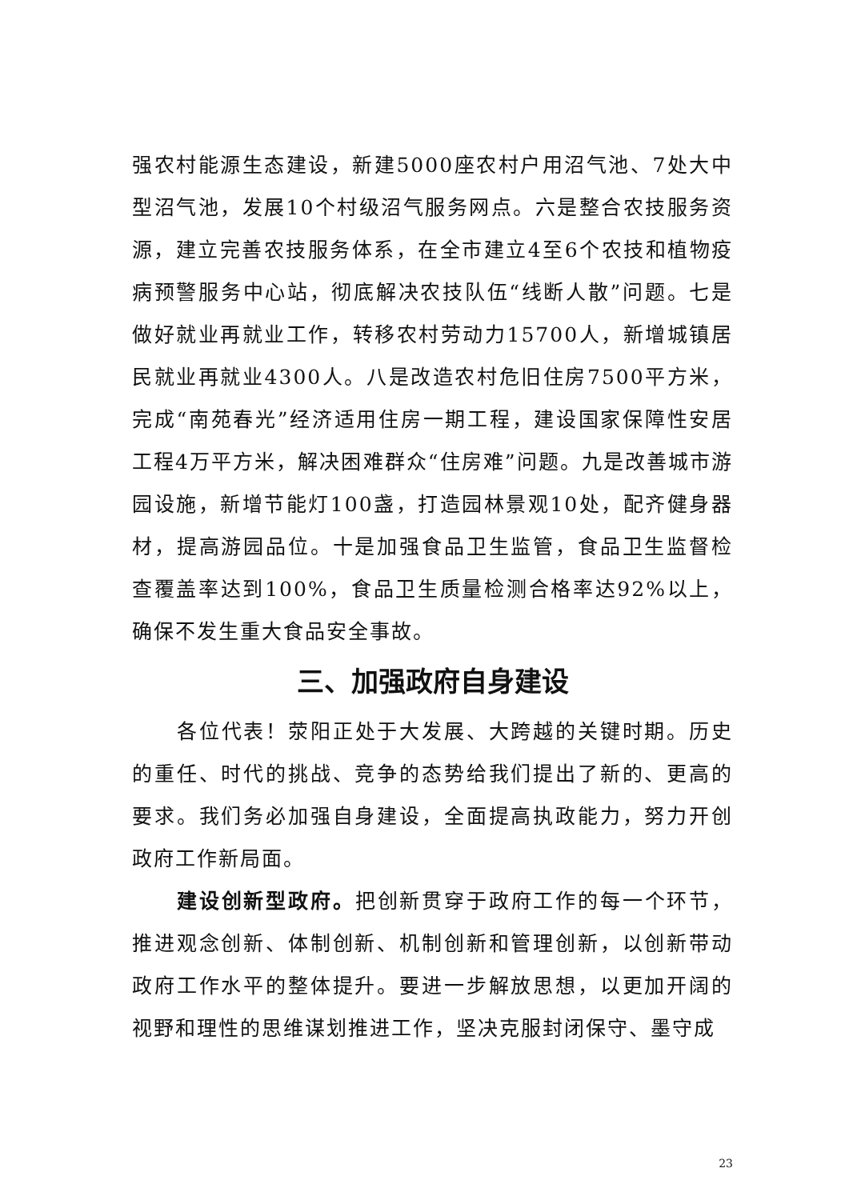强农村能源生态建设，新建5000座农村户用沼气池、7处大中型沼气池，发展10个村级沼气服务网点。六是整合农技服务资源，建立完善农技服务体系，在全市建立4至6个农技和植物疫病预警服务中心站，彻底解决农技队伍“线断人散”问题。七是做好就业再就业工作，转移农村劳动力15700人，新增城镇居民就业再就业4300人。八是改造农村危旧住房7500平方米，完成“南苑春光”经济适用住房一期工程，建设国家保障性安居工程4万平方米，解决困难群众“住房难”问题。九是改善城市游园设施，新增节能灯100盏，打造园林景观10处，配齐健身器材，提高游园品位。十是加强食品卫生监管，食品卫生监督检查覆盖率达到100%，食品卫生质量检测合格率达92%以上，确保不发生重大食品安全事故。
三、加强政府自身建设
各位代表！荥阳正处于大发展、大跨越的关键时期。历史的重任、时代的挑战、竞争的态势给我们提出了新的、更高的要求。我们务必加强自身建设，全面提高执政能力，努力开创政府工作新局面。
建设创新型政府。把创新贯穿于政府工作的每一个环节，推进观念创新、体制创新、机制创新和管理创新，以创新带动政府工作水平的整体提升。要进一步解放思想，以更加开阔的视野和理性的思维谋划推进工作，坚决克服封闭保守、墨守成
23